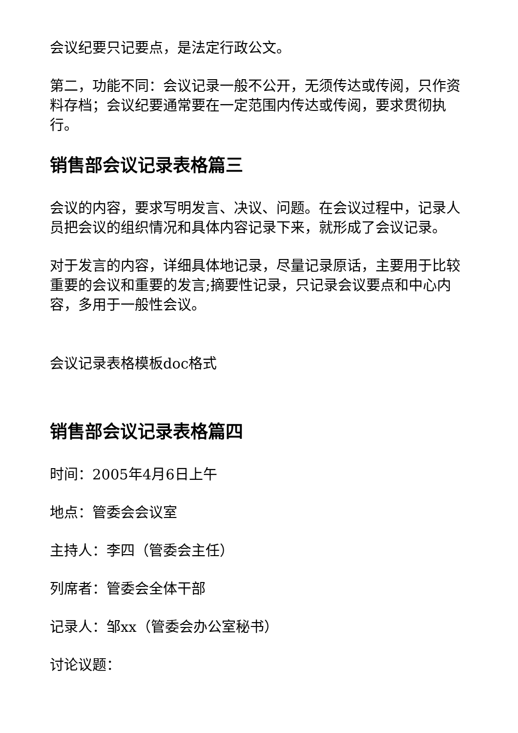会议纪要只记要点，是法定行政公文。
第二，功能不同：会议记录一般不公开，无须传达或传阅，只作资料存档；会议纪要通常要在一定范围内传达或传阅，要求贯彻执行。
销售部会议记录表格篇三
会议的内容，要求写明发言、决议、问题。在会议过程中，记录人员把会议的组织情况和具体内容记录下来，就形成了会议记录。
对于发言的内容，详细具体地记录，尽量记录原话，主要用于比较重要的会议和重要的发言;摘要性记录，只记录会议要点和中心内容，多用于一般性会议。
会议记录表格模板doc格式
销售部会议记录表格篇四
时间：2005年4月6日上午
地点：管委会会议室
主持人：李四（管委会主任）
列席者：管委会全体干部
记录人：邹xx（管委会办公室秘书）
讨论议题：